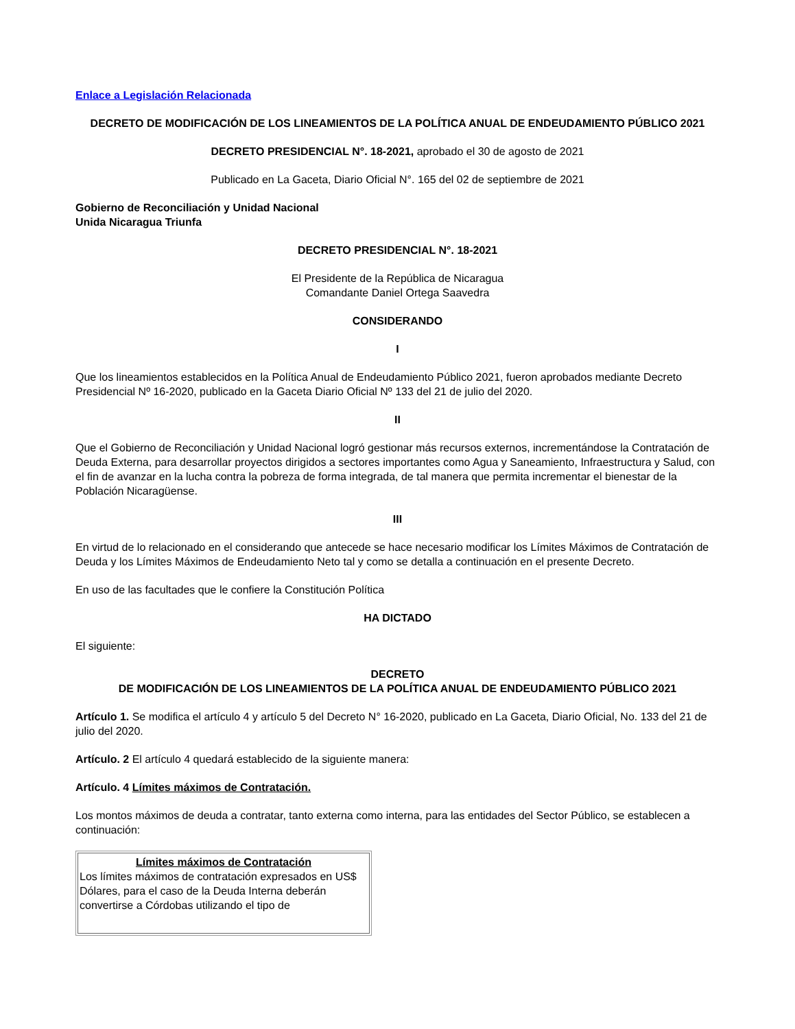Enlace a Legislación Relacionada
DECRETO DE MODIFICACIÓN DE LOS LINEAMIENTOS DE LA POLÍTICA ANUAL DE ENDEUDAMIENTO PÚBLICO 2021
DECRETO PRESIDENCIAL N°. 18-2021, aprobado el 30 de agosto de 2021
Publicado en La Gaceta, Diario Oficial N°. 165 del 02 de septiembre de 2021
Gobierno de Reconciliación y Unidad Nacional
Unida Nicaragua Triunfa
DECRETO PRESIDENCIAL N°. 18-2021
El Presidente de la República de Nicaragua
Comandante Daniel Ortega Saavedra
CONSIDERANDO
I
Que los lineamientos establecidos en la Política Anual de Endeudamiento Público 2021, fueron aprobados mediante Decreto Presidencial Nº 16-2020, publicado en la Gaceta Diario Oficial Nº 133 del 21 de julio del 2020.
II
Que el Gobierno de Reconciliación y Unidad Nacional logró gestionar más recursos externos, incrementándose la Contratación de Deuda Externa, para desarrollar proyectos dirigidos a sectores importantes como Agua y Saneamiento, Infraestructura y Salud, con el fin de avanzar en la lucha contra la pobreza de forma integrada, de tal manera que permita incrementar el bienestar de la Población Nicaragüense.
III
En virtud de lo relacionado en el considerando que antecede se hace necesario modificar los Límites Máximos de Contratación de Deuda y los Límites Máximos de Endeudamiento Neto tal y como se detalla a continuación en el presente Decreto.
En uso de las facultades que le confiere la Constitución Política
HA DICTADO
El siguiente:
DECRETO
DE MODIFICACIÓN DE LOS LINEAMIENTOS DE LA POLÍTICA ANUAL DE ENDEUDAMIENTO PÚBLICO 2021
Artículo 1. Se modifica el artículo 4 y artículo 5 del Decreto N° 16-2020, publicado en La Gaceta, Diario Oficial, No. 133 del 21 de julio del 2020.
Artículo. 2 El artículo 4 quedará establecido de la siguiente manera:
Artículo. 4 Límites máximos de Contratación.
Los montos máximos de deuda a contratar, tanto externa como interna, para las entidades del Sector Público, se establecen a continuación:
| Límites máximos de Contratación Los límites máximos de contratación expresados en US$ Dólares, para el caso de la Deuda Interna deberán convertirse a Córdobas utilizando el tipo de |